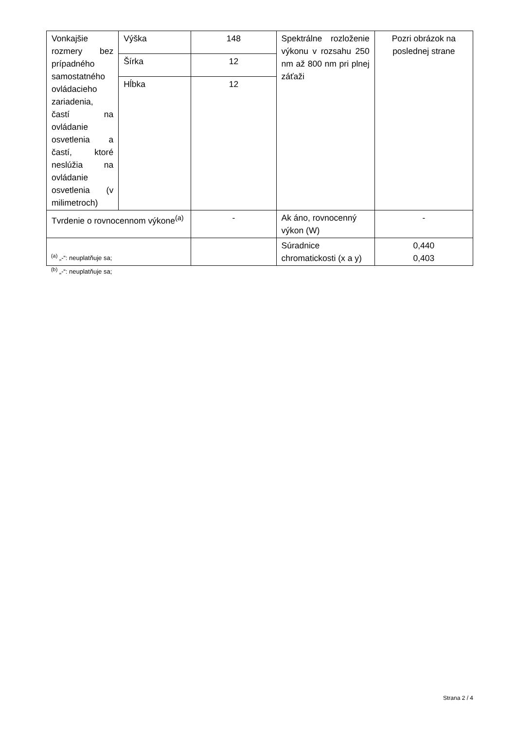| Vonkajšie rozmery bez prípadného samostatného ovládacieho zariadenia, častí na ovládanie osvetlenia a častí, ktoré neslúžia na ovládanie osvetlenia (v milimetroch) | Výška | 148 | Spektrálne rozloženie výkonu v rozsahu 250 nm až 800 nm pri plnej záťaži | Pozri obrázok na poslednej strane |
| | Šírka | 12 | | |
| | Hĺbka | 12 | | |
| Tvrdenie o rovnocennom výkone<sup>(a)</sup> | | - | Ak áno, rovnocenný výkon (W) | - |
| | | | Súradnice chromatickosti (x a y) | 0,440 0,403 |
<sup>(a)</sup> „-“: neuplatňuje sa;
<sup>(b)</sup> „-“: neuplatňuje sa;
Strana 2 / 4